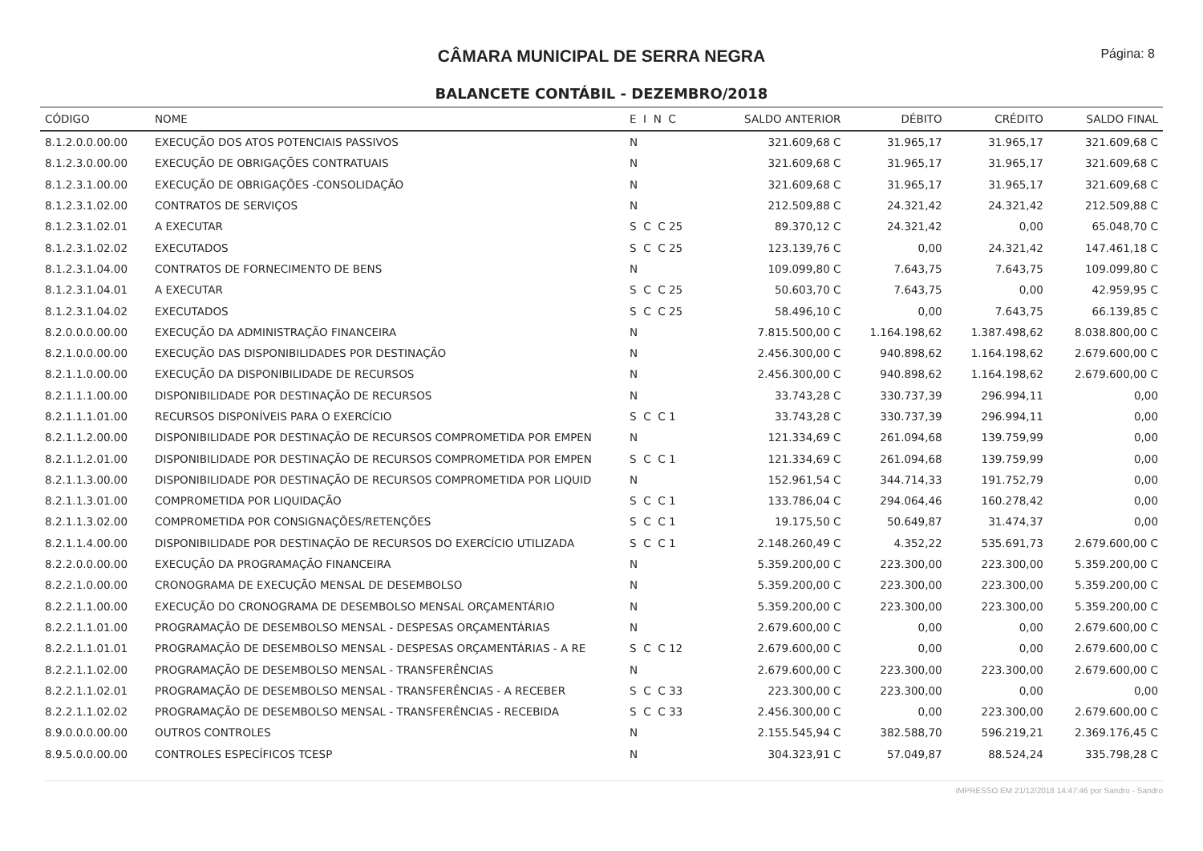CÂMARA MUNICIPAL DE SERRA NEGRA
Página: 8
BALANCETE CONTÁBIL - DEZEMBRO/2018
| CÓDIGO | NOME | E I N C | SALDO ANTERIOR | DÉBITO | CRÉDITO | SALDO FINAL |
| --- | --- | --- | --- | --- | --- | --- |
| 8.1.2.0.0.00.00 | EXECUÇÃO DOS ATOS POTENCIAIS PASSIVOS | N | 321.609,68 C | 31.965,17 | 31.965,17 | 321.609,68 C |
| 8.1.2.3.0.00.00 | EXECUÇÃO DE OBRIGAÇÕES CONTRATUAIS | N | 321.609,68 C | 31.965,17 | 31.965,17 | 321.609,68 C |
| 8.1.2.3.1.00.00 | EXECUÇÃO DE OBRIGAÇÕES -CONSOLIDAÇÃO | N | 321.609,68 C | 31.965,17 | 31.965,17 | 321.609,68 C |
| 8.1.2.3.1.02.00 | CONTRATOS DE SERVIÇOS | N | 212.509,88 C | 24.321,42 | 24.321,42 | 212.509,88 C |
| 8.1.2.3.1.02.01 | A EXECUTAR | S C C 25 | 89.370,12 C | 24.321,42 | 0,00 | 65.048,70 C |
| 8.1.2.3.1.02.02 | EXECUTADOS | S C C 25 | 123.139,76 C | 0,00 | 24.321,42 | 147.461,18 C |
| 8.1.2.3.1.04.00 | CONTRATOS DE FORNECIMENTO DE BENS | N | 109.099,80 C | 7.643,75 | 7.643,75 | 109.099,80 C |
| 8.1.2.3.1.04.01 | A EXECUTAR | S C C 25 | 50.603,70 C | 7.643,75 | 0,00 | 42.959,95 C |
| 8.1.2.3.1.04.02 | EXECUTADOS | S C C 25 | 58.496,10 C | 0,00 | 7.643,75 | 66.139,85 C |
| 8.2.0.0.0.00.00 | EXECUÇÃO DA ADMINISTRAÇÃO FINANCEIRA | N | 7.815.500,00 C | 1.164.198,62 | 1.387.498,62 | 8.038.800,00 C |
| 8.2.1.0.0.00.00 | EXECUÇÃO DAS DISPONIBILIDADES POR DESTINAÇÃO | N | 2.456.300,00 C | 940.898,62 | 1.164.198,62 | 2.679.600,00 C |
| 8.2.1.1.0.00.00 | EXECUÇÃO DA DISPONIBILIDADE DE RECURSOS | N | 2.456.300,00 C | 940.898,62 | 1.164.198,62 | 2.679.600,00 C |
| 8.2.1.1.1.00.00 | DISPONIBILIDADE POR DESTINAÇÃO DE RECURSOS | N | 33.743,28 C | 330.737,39 | 296.994,11 | 0,00 |
| 8.2.1.1.1.01.00 | RECURSOS DISPONÍVEIS PARA O EXERCÍCIO | S C C 1 | 33.743,28 C | 330.737,39 | 296.994,11 | 0,00 |
| 8.2.1.1.2.00.00 | DISPONIBILIDADE POR DESTINAÇÃO DE RECURSOS COMPROMETIDA POR EMPEN | N | 121.334,69 C | 261.094,68 | 139.759,99 | 0,00 |
| 8.2.1.1.2.01.00 | DISPONIBILIDADE POR DESTINAÇÃO DE RECURSOS COMPROMETIDA POR EMPEN | S C C 1 | 121.334,69 C | 261.094,68 | 139.759,99 | 0,00 |
| 8.2.1.1.3.00.00 | DISPONIBILIDADE POR DESTINAÇÃO DE RECURSOS COMPROMETIDA POR LIQUID | N | 152.961,54 C | 344.714,33 | 191.752,79 | 0,00 |
| 8.2.1.1.3.01.00 | COMPROMETIDA POR LIQUIDAÇÃO | S C C 1 | 133.786,04 C | 294.064,46 | 160.278,42 | 0,00 |
| 8.2.1.1.3.02.00 | COMPROMETIDA POR CONSIGNAÇÕES/RETENÇÕES | S C C 1 | 19.175,50 C | 50.649,87 | 31.474,37 | 0,00 |
| 8.2.1.1.4.00.00 | DISPONIBILIDADE POR DESTINAÇÃO DE RECURSOS DO EXERCÍCIO UTILIZADA | S C C 1 | 2.148.260,49 C | 4.352,22 | 535.691,73 | 2.679.600,00 C |
| 8.2.2.0.0.00.00 | EXECUÇÃO DA PROGRAMAÇÃO FINANCEIRA | N | 5.359.200,00 C | 223.300,00 | 223.300,00 | 5.359.200,00 C |
| 8.2.2.1.0.00.00 | CRONOGRAMA DE EXECUÇÃO MENSAL DE DESEMBOLSO | N | 5.359.200,00 C | 223.300,00 | 223.300,00 | 5.359.200,00 C |
| 8.2.2.1.1.00.00 | EXECUÇÃO DO CRONOGRAMA DE DESEMBOLSO MENSAL ORÇAMENTÁRIO | N | 5.359.200,00 C | 223.300,00 | 223.300,00 | 5.359.200,00 C |
| 8.2.2.1.1.01.00 | PROGRAMAÇÃO DE DESEMBOLSO MENSAL - DESPESAS ORÇAMENTÁRIAS | N | 2.679.600,00 C | 0,00 | 0,00 | 2.679.600,00 C |
| 8.2.2.1.1.01.01 | PROGRAMAÇÃO DE DESEMBOLSO MENSAL - DESPESAS ORÇAMENTÁRIAS - A RE | S C C 12 | 2.679.600,00 C | 0,00 | 0,00 | 2.679.600,00 C |
| 8.2.2.1.1.02.00 | PROGRAMAÇÃO DE DESEMBOLSO MENSAL - TRANSFERÊNCIAS | N | 2.679.600,00 C | 223.300,00 | 223.300,00 | 2.679.600,00 C |
| 8.2.2.1.1.02.01 | PROGRAMAÇÃO DE DESEMBOLSO MENSAL - TRANSFERÊNCIAS - A RECEBER | S C C 33 | 223.300,00 C | 223.300,00 | 0,00 | 0,00 |
| 8.2.2.1.1.02.02 | PROGRAMAÇÃO DE DESEMBOLSO MENSAL - TRANSFERÊNCIAS - RECEBIDA | S C C 33 | 2.456.300,00 C | 0,00 | 223.300,00 | 2.679.600,00 C |
| 8.9.0.0.0.00.00 | OUTROS CONTROLES | N | 2.155.545,94 C | 382.588,70 | 596.219,21 | 2.369.176,45 C |
| 8.9.5.0.0.00.00 | CONTROLES ESPECÍFICOS TCESP | N | 304.323,91 C | 57.049,87 | 88.524,24 | 335.798,28 C |
IMPRESSO EM 21/12/2018 14:47:46 por Sandro - Sandro